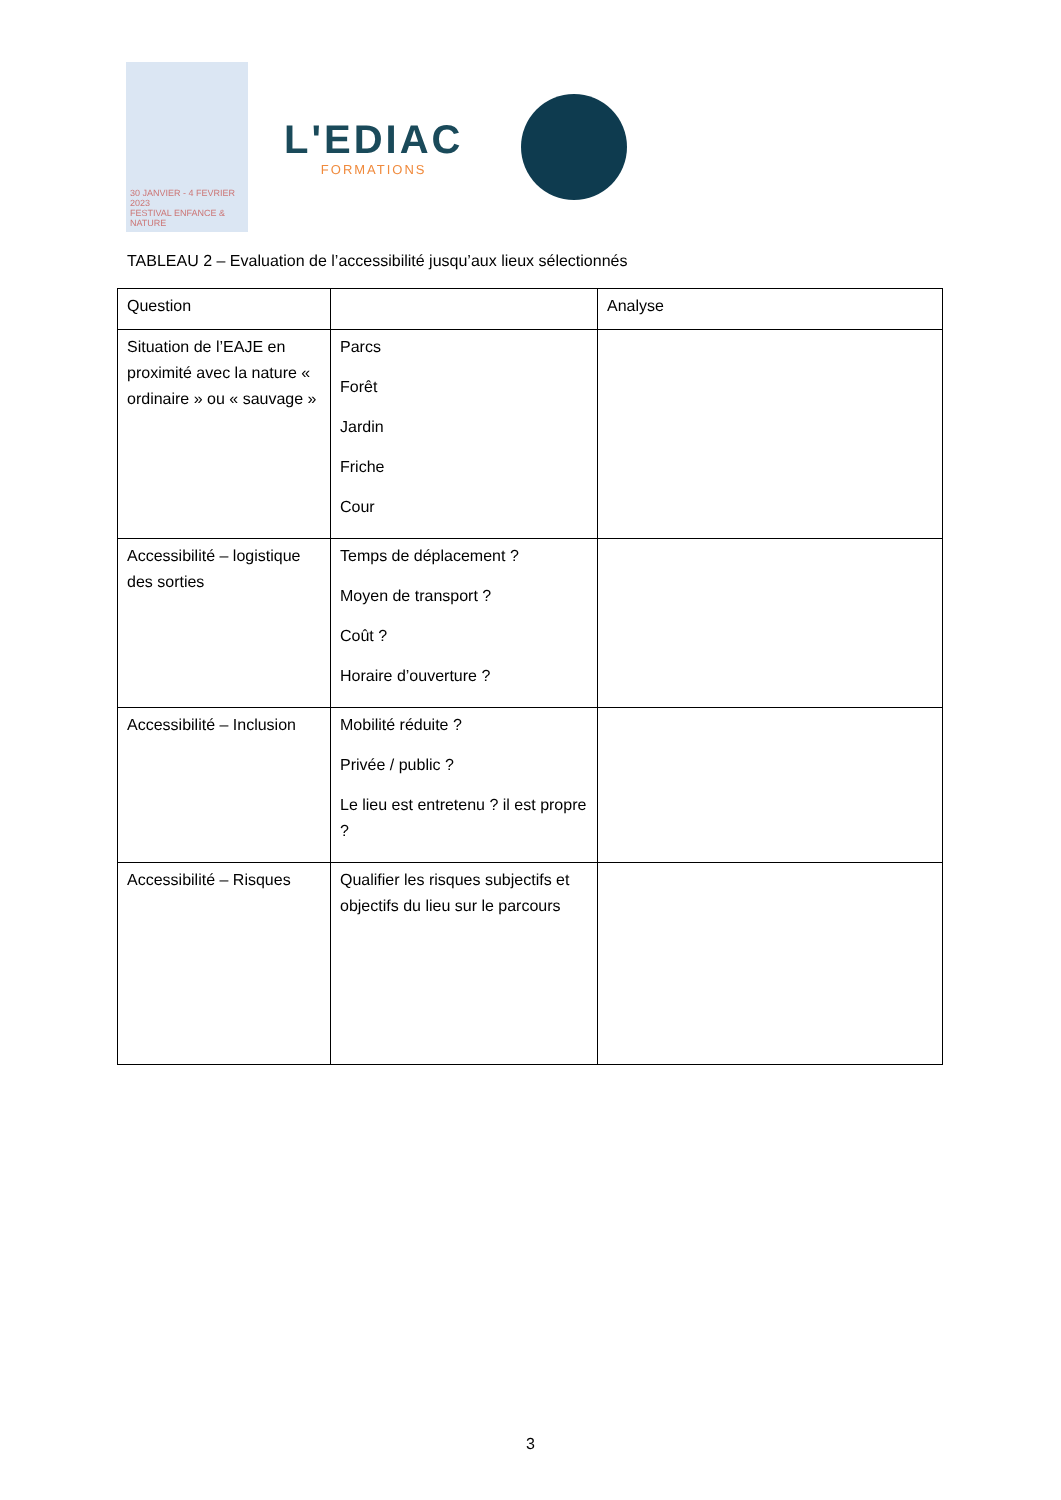30 JANVIER - 4 FEVRIER 2023
FESTIVAL ENFANCE & NATURE
L'EDIAC
FORMATIONS
TABLEAU 2 – Evaluation de l’accessibilité jusqu’aux lieux sélectionnés
| Question | | Analyse |
| --- | --- | --- |
| Situation de l’EAJE en proximité avec la nature « ordinaire » ou « sauvage » | Parcs Forêt Jardin Friche Cour | |
| Accessibilité – logistique des sorties | Temps de déplacement ? Moyen de transport ? Coût ? Horaire d’ouverture ? | |
| Accessibilité – Inclusion | Mobilité réduite ? Privée / public ? Le lieu est entretenu ? il est propre ? | |
| Accessibilité – Risques | Qualifier les risques subjectifs et objectifs du lieu sur le parcours | |
3